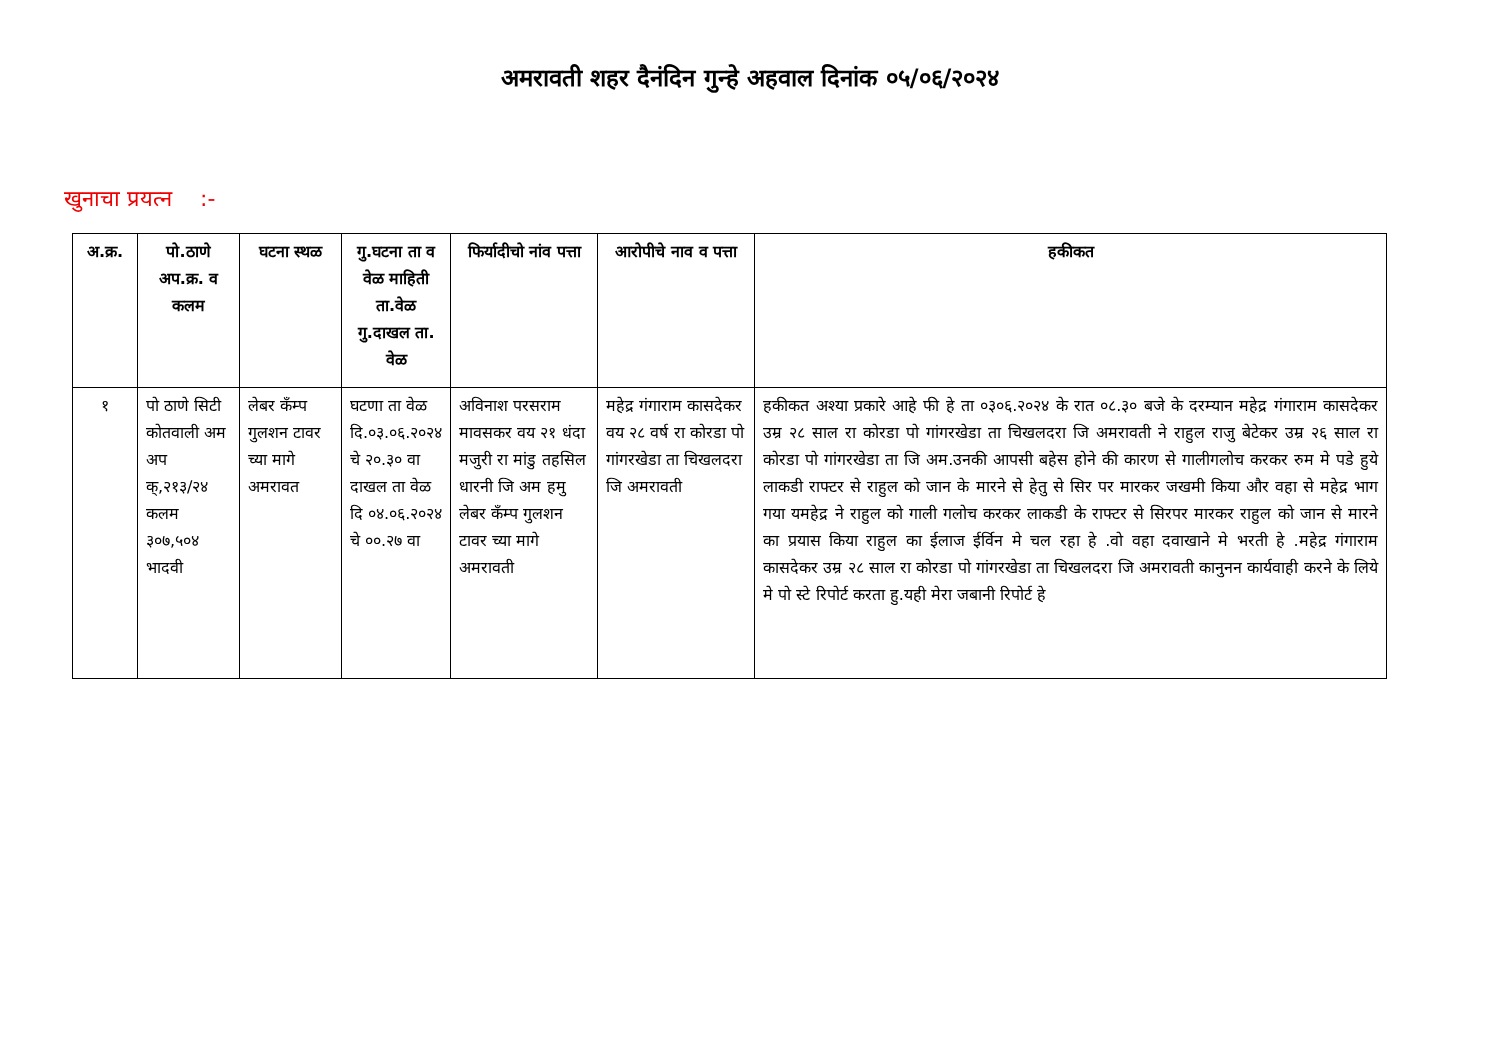अमरावती शहर दैनंदिन गुन्हे अहवाल दिनांक ०५/०६/२०२४
खुनाचा प्रयत्न :-
| अ.क्र. | पो.ठाणे अप.क्र. व कलम | घटना स्थळ | गु.घटना ता व वेळ माहिती ता.वेळ गु.दाखल ता. वेळ | फिर्यादीचो नांव पत्ता | आरोपीचे नाव व पत्ता | हकीकत |
| --- | --- | --- | --- | --- | --- | --- |
| १ | पो ठाणे सिटी कोतवाली अम अप क्,२१३/२४ कलम ३०७,५०४ भादवी | लेबर कँम्प गुलशन टावर च्या मागे अमरावत | घटणा ता वेळ दि.०३.०६.२०२४ चे २०.३० वा दाखल ता वेळ दि ०४.०६.२०२४ चे ००.२७ वा | अविनाश परसराम मावसकर वय २१ धंदा मजुरी रा मांडु तहसिल धारनी जि अम हमु लेबर कँम्प गुलशन टावर च्या मागे अमरावती | महेद्र गंगाराम कासदेकर वय २८ वर्ष रा कोरडा पो गांगरखेडा ता चिखलदरा जि अमरावती | हकीकत अश्या प्रकारे आहे फी हे ता ०३०६.२०२४ के रात ०८.३० बजे के दरम्यान महेद्र गंगाराम कासदेकर उम्र २८ साल रा कोरडा पो गांगरखेडा ता चिखलदरा जि अमरावती ने राहुल राजु बेटेकर उम्र २६ साल रा कोरडा पो गांगरखेडा ता जि अम.उनकी आपसी बहेस होने की कारण से गालीगलोच करकर रुम मे पडे हुये लाकडी राफ्टर से राहुल को जान के मारने से हेतु से सिर पर मारकर जखमी किया और वहा से महेद्र भाग गया यमहेद्र ने राहुल को गाली गलोच करकर लाकडी के राफ्टर से सिरपर मारकर राहुल को जान से मारने का प्रयास किया राहुल का ईलाज ईर्विन मे चल रहा हे .वो वहा दवाखाने मे भरती हे .महेद्र गंगाराम कासदेकर उम्र २८ साल रा कोरडा पो गांगरखेडा ता चिखलदरा जि अमरावती कानुनन कार्यवाही करने के लिये मे पो स्टे रिपोर्ट करता हु.यही मेरा जबानी रिपोर्ट हे |